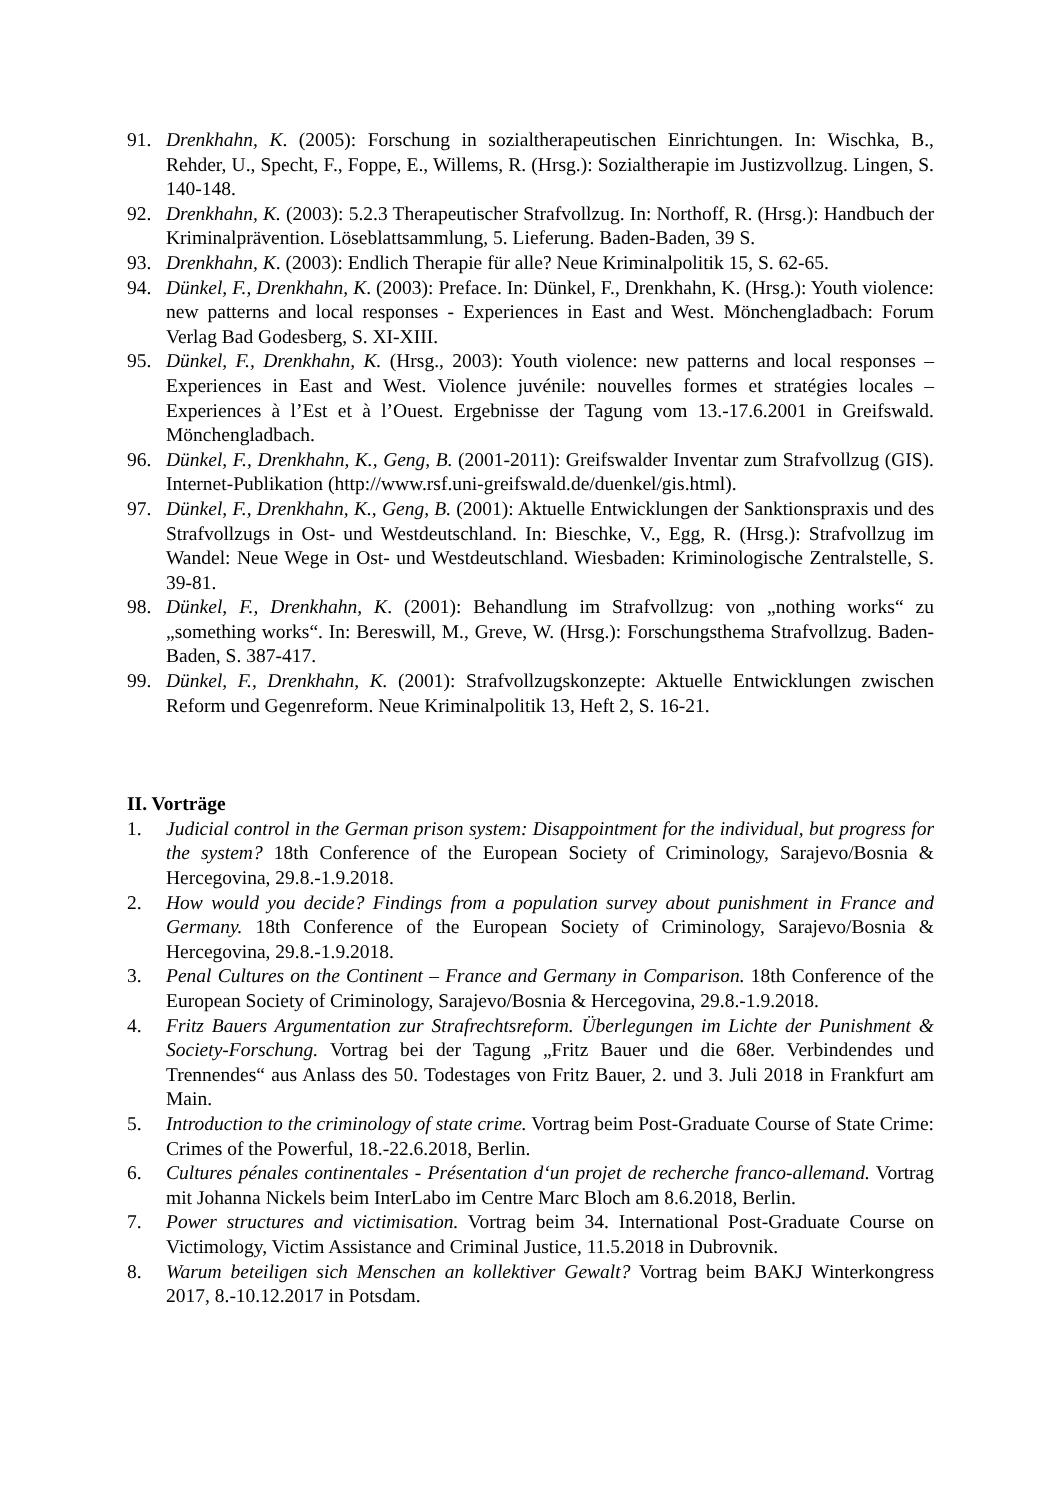91. Drenkhahn, K. (2005): Forschung in sozialtherapeutischen Einrichtungen. In: Wischka, B., Rehder, U., Specht, F., Foppe, E., Willems, R. (Hrsg.): Sozialtherapie im Justizvollzug. Lingen, S. 140-148.
92. Drenkhahn, K. (2003): 5.2.3 Therapeutischer Strafvollzug. In: Northoff, R. (Hrsg.): Handbuch der Kriminalprävention. Löseblattsammlung, 5. Lieferung. Baden-Baden, 39 S.
93. Drenkhahn, K. (2003): Endlich Therapie für alle? Neue Kriminalpolitik 15, S. 62-65.
94. Dünkel, F., Drenkhahn, K. (2003): Preface. In: Dünkel, F., Drenkhahn, K. (Hrsg.): Youth violence: new patterns and local responses - Experiences in East and West. Mönchengladbach: Forum Verlag Bad Godesberg, S. XI-XIII.
95. Dünkel, F., Drenkhahn, K. (Hrsg., 2003): Youth violence: new patterns and local responses – Experiences in East and West. Violence juvénile: nouvelles formes et stratégies locales – Experiences à l’Est et à l’Ouest. Ergebnisse der Tagung vom 13.-17.6.2001 in Greifswald. Mönchengladbach.
96. Dünkel, F., Drenkhahn, K., Geng, B. (2001-2011): Greifswalder Inventar zum Strafvollzug (GIS). Internet-Publikation (http://www.rsf.uni-greifswald.de/duenkel/gis.html).
97. Dünkel, F., Drenkhahn, K., Geng, B. (2001): Aktuelle Entwicklungen der Sanktionspraxis und des Strafvollzugs in Ost- und Westdeutschland. In: Bieschke, V., Egg, R. (Hrsg.): Strafvollzug im Wandel: Neue Wege in Ost- und Westdeutschland. Wiesbaden: Kriminologische Zentralstelle, S. 39-81.
98. Dünkel, F., Drenkhahn, K. (2001): Behandlung im Strafvollzug: von „nothing works“ zu „something works“. In: Bereswill, M., Greve, W. (Hrsg.): Forschungsthema Strafvollzug. Baden-Baden, S. 387-417.
99. Dünkel, F., Drenkhahn, K. (2001): Strafvollzugskonzepte: Aktuelle Entwicklungen zwischen Reform und Gegenreform. Neue Kriminalpolitik 13, Heft 2, S. 16-21.
II. Vorträge
1. Judicial control in the German prison system: Disappointment for the individual, but progress for the system? 18th Conference of the European Society of Criminology, Sarajevo/Bosnia & Hercegovina, 29.8.-1.9.2018.
2. How would you decide? Findings from a population survey about punishment in France and Germany. 18th Conference of the European Society of Criminology, Sarajevo/Bosnia & Hercegovina, 29.8.-1.9.2018.
3. Penal Cultures on the Continent – France and Germany in Comparison. 18th Conference of the European Society of Criminology, Sarajevo/Bosnia & Hercegovina, 29.8.-1.9.2018.
4. Fritz Bauers Argumentation zur Strafrechtsreform. Überlegungen im Lichte der Punishment & Society-Forschung. Vortrag bei der Tagung „Fritz Bauer und die 68er. Verbindendes und Trennendes“ aus Anlass des 50. Todestages von Fritz Bauer, 2. und 3. Juli 2018 in Frankfurt am Main.
5. Introduction to the criminology of state crime. Vortrag beim Post-Graduate Course of State Crime: Crimes of the Powerful, 18.-22.6.2018, Berlin.
6. Cultures pénales continentales - Présentation d‘un projet de recherche franco-allemand. Vortrag mit Johanna Nickels beim InterLabo im Centre Marc Bloch am 8.6.2018, Berlin.
7. Power structures and victimisation. Vortrag beim 34. International Post-Graduate Course on Victimology, Victim Assistance and Criminal Justice, 11.5.2018 in Dubrovnik.
8. Warum beteiligen sich Menschen an kollektiver Gewalt? Vortrag beim BAKJ Winterkongress 2017, 8.-10.12.2017 in Potsdam.